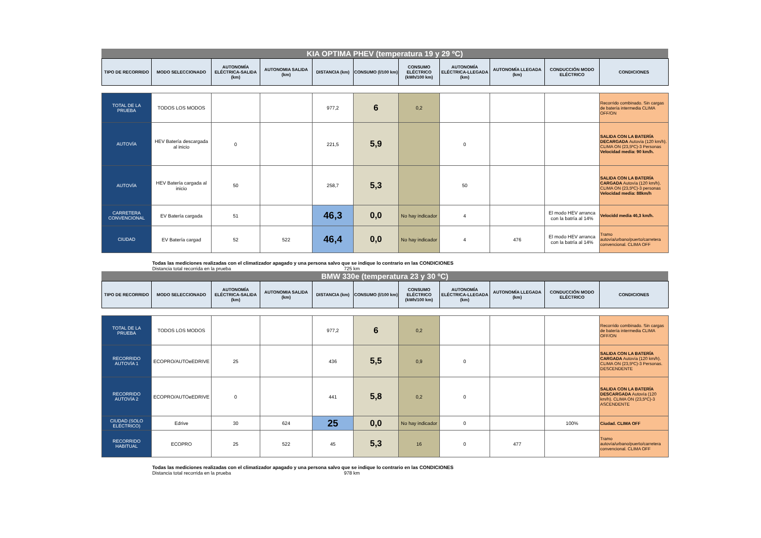KIA OPTIMA PHEV (temperatura 19 y 29 ºC)
| TIPO DE RECORRIDO | MODO SELECCIONADO | AUTONOMÍA ELÉCTRICA-SALIDA (km) | AUTONOMIA SALIDA (km) | DISTANCIA (km) | CONSUMO (l/100 km) | CONSUMO ELÉCTRICO (kWh/100 km) | AUTONOMÍA ELÉCTRICA-LLEGADA (km) | AUTONOMÍA LLEGADA (km) | CONDUCCIÓN MODO ELÉCTRICO | CONDICIONES |
| --- | --- | --- | --- | --- | --- | --- | --- | --- | --- | --- |
| TOTAL DE LA PRUEBA | TODOS LOS MODOS | | | 977,2 | 6 | 0,2 | | | | Recorrido combinado. Sin cargas de batería intermedia CLIMA OFF/ON |
| AUTOVÍA | HEV Batería descargada al inicio | 0 | | 221,5 | 5,9 | | 0 | | | SALIDA CON LA BATERÍA DECARGADA Autovía (120 km/h). CLIMA ON (23,5ºC)-3 Personas Velocidad media: 90 km/h. |
| AUTOVÍA | HEV Batería cargada al inicio | 50 | | 258,7 | 5,3 | | 50 | | | SALIDA CON LA BATERÍA CARGADA Autovía (120 km/h). CLIMA ON (23,5ºC)-3 personas Velocidad media: 88km/h |
| CARRETERA CONVENCIONAL | EV Batería cargada | 51 | | 46,3 | 0,0 | No hay indicador | 4 | | El modo HEV arranca con la batría al 14% | Velocidd media 46,3 km/h. |
| CIUDAD | EV Batería cargad | 52 | 522 | 46,4 | 0,0 | No hay indicador | 4 | 476 | El modo HEV arranca con la batría al 14% | Tramo autovía/urbano/puerto/carretera convencional. CLIMA OFF |
Todas las mediciones realizadas con el climatizador apagado y una persona salvo que se indique lo contrario en las CONDICIONES
Distancia total recorrida en la prueba 725 km
BMW 330e (temperatura 23 y 30 ºC)
| TIPO DE RECORRIDO | MODO SELECCIONADO | AUTONOMÍA ELÉCTRICA-SALIDA (km) | AUTONOMIA SALIDA (km) | DISTANCIA (km) | CONSUMO (l/100 km) | CONSUMO ELÉCTRICO (kWh/100 km) | AUTONOMÍA ELÉCTRICA-LLEGADA (km) | AUTONOMÍA LLEGADA (km) | CONDUCCIÓN MODO ELÉCTRICO | CONDICIONES |
| --- | --- | --- | --- | --- | --- | --- | --- | --- | --- | --- |
| TOTAL DE LA PRUEBA | TODOS LOS MODOS | | | 977,2 | 6 | 0,2 | | | | Recorrido combinado. Sin cargas de batería intermedia CLIMA OFF/ON |
| RECORRIDO AUTOVÍA 1 | ECOPRO/AUTOeEDRIVE | 25 | | 436 | 5,5 | 0,9 | 0 | | | SALIDA CON LA BATERÍA CARGADA Autovía (120 km/h). CLIMA ON (23,5ºC)-3 Personas. DESCENDENTE |
| RECORRIDO AUTOVÍA 2 | ECOPRO/AUTOeEDRIVE | 0 | | 441 | 5,8 | 0,2 | 0 | | | SALIDA CON LA BATERÍA DESCARGADA Autovía (120 km/h). CLIMA ON (23,5ºC)-3 ASCENDENTE |
| CIUDAD (SOLO ELÉCTRICO) | Edrive | 30 | 624 | 25 | 0,0 | No hay indicador | 0 | | 100% | Ciudad. CLIMA OFF |
| RECORRIDO HABITUAL | ECOPRO | 25 | 522 | 45 | 5,3 | 16 | 0 | 477 | | Tramo autovía/urbano/puerto/carretera convencional. CLIMA OFF |
Todas las mediciones realizadas con el climatizador apagado y una persona salvo que se indique lo contrario en las CONDICIONES
Distancia total recorrida en la prueba 978 km